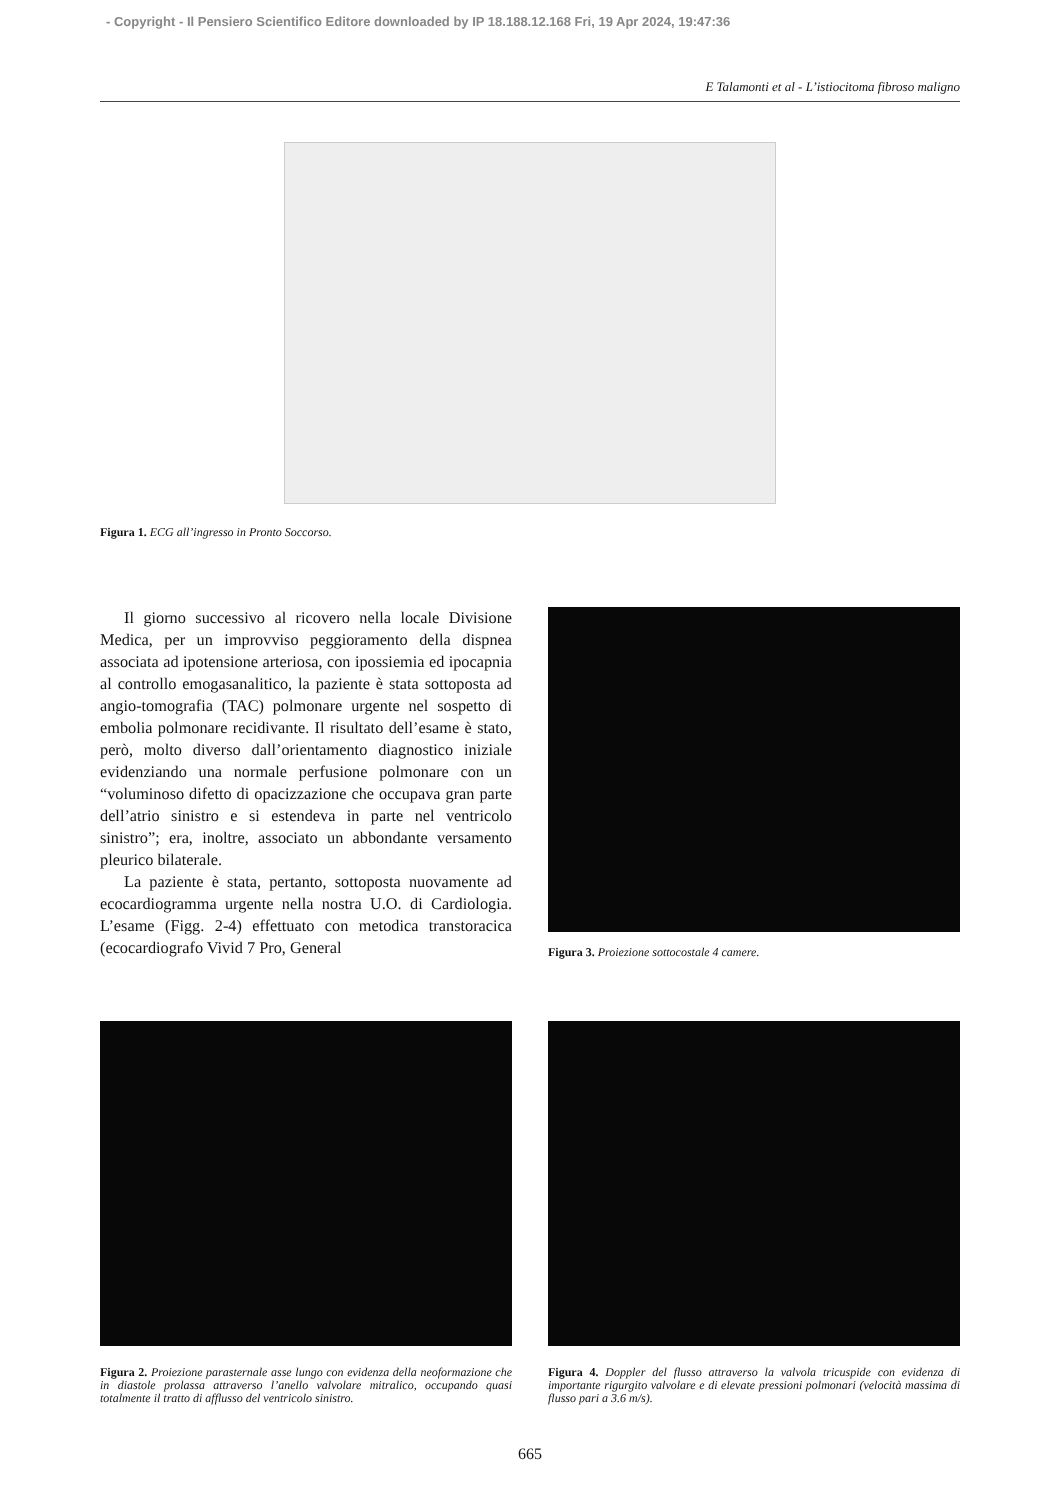- Copyright - Il Pensiero Scientifico Editore downloaded by IP 18.188.12.168 Fri, 19 Apr 2024, 19:47:36
E Talamonti et al - L’istiocitoma fibroso maligno
Figura 1. ECG all’ingresso in Pronto Soccorso.
Il giorno successivo al ricovero nella locale Divisione Medica, per un improvviso peggioramento della dispnea associata ad ipotensione arteriosa, con ipossiemia ed ipocapnia al controllo emogasanalitico, la paziente è stata sottoposta ad angio-tomografia (TAC) polmonare urgente nel sospetto di embolia polmonare recidivante. Il risultato dell’esame è stato, però, molto diverso dall’orientamento diagnostico iniziale evidenziando una normale perfusione polmonare con un “voluminoso difetto di opacizzazione che occupava gran parte dell’atrio sinistro e si estendeva in parte nel ventricolo sinistro”; era, inoltre, associato un abbondante versamento pleurico bilaterale.
La paziente è stata, pertanto, sottoposta nuovamente ad ecocardiogramma urgente nella nostra U.O. di Cardiologia. L’esame (Figg. 2-4) effettuato con metodica transtoracica (ecocardiografo Vivid 7 Pro, General
Figura 3. Proiezione sottocostale 4 camere.
Figura 2. Proiezione parasternale asse lungo con evidenza della neoformazione che in diastole prolassa attraverso l’anello valvolare mitralico, occupando quasi totalmente il tratto di afflusso del ventricolo sinistro.
Figura 4. Doppler del flusso attraverso la valvola tricuspide con evidenza di importante rigurgito valvolare e di elevate pressioni polmonari (velocità massima di flusso pari a 3.6 m/s).
665